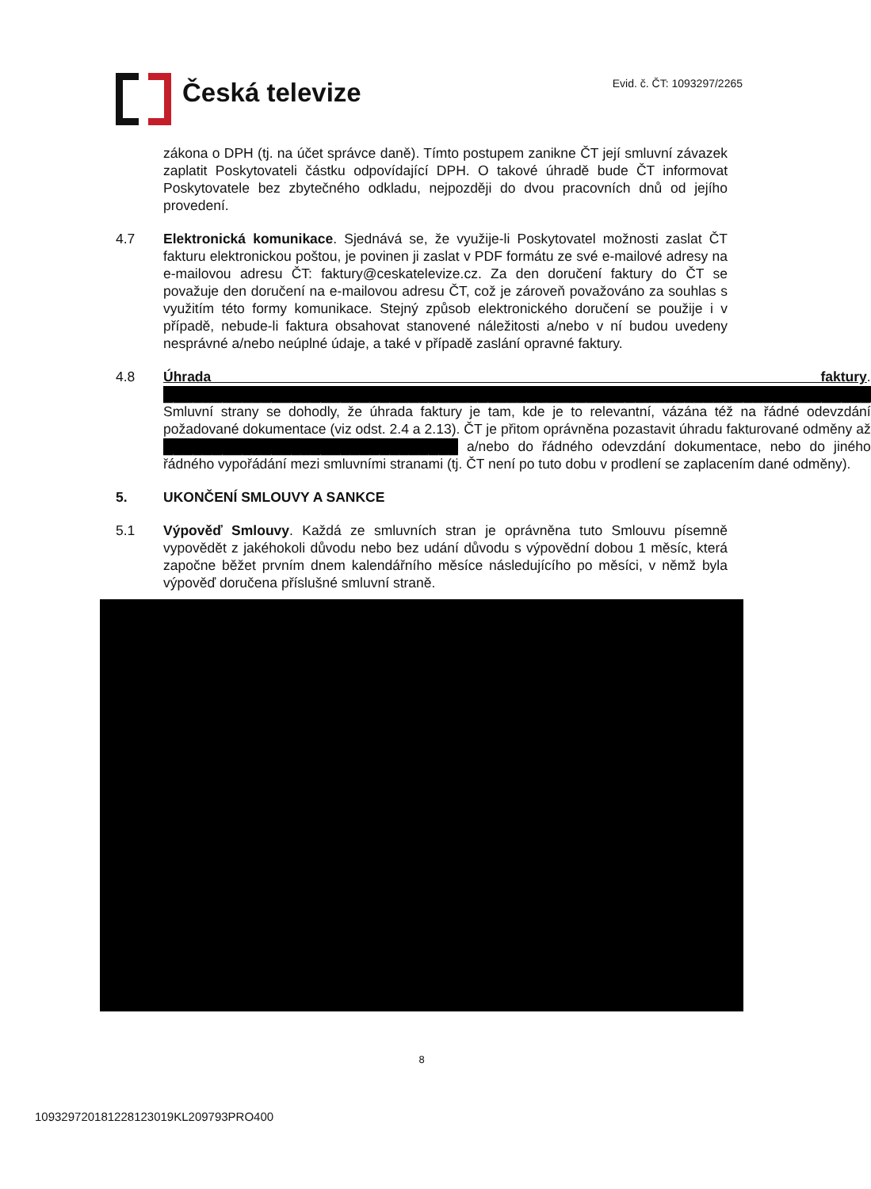Česká televize
Evid. č. ČT: 1093297/2265
zákona o DPH (tj. na účet správce daně). Tímto postupem zanikne ČT její smluvní závazek zaplatit Poskytovateli částku odpovídající DPH. O takové úhradě bude ČT informovat Poskytovatele bez zbytečného odkladu, nejpozději do dvou pracovních dnů od jejího provedení.
4.7 Elektronická komunikace. Sjednává se, že využije-li Poskytovatel možnosti zaslat ČT fakturu elektronickou poštou, je povinen ji zaslat v PDF formátu ze své e-mailové adresy na e-mailovou adresu ČT: faktury@ceskatelevize.cz. Za den doručení faktury do ČT se považuje den doručení na e-mailovou adresu ČT, což je zároveň považováno za souhlas s využitím této formy komunikace. Stejný způsob elektronického doručení se použije i v případě, nebude-li faktura obsahovat stanovené náležitosti a/nebo v ní budou uvedeny nesprávné a/nebo neúplné údaje, a také v případě zaslání opravné faktury.
4.8 Úhrada faktury. ████████████████████████████████████████████████████████████████████████ Smluvní strany se dohodly, že úhrada faktury je tam, kde je to relevantní, vázána též na řádné odevzdání požadované dokumentace (viz odst. 2.4 a 2.13). ČT je přitom oprávněna pozastavit úhradu fakturované odměny až ██████████████████████████████ a/nebo do řádného odevzdání dokumentace, nebo do jiného řádného vypořádání mezi smluvními stranami (tj. ČT není po tuto dobu v prodlení se zaplacením dané odměny).
5. UKONČENÍ SMLOUVY A SANKCE
5.1 Výpověď Smlouvy. Každá ze smluvních stran je oprávněna tuto Smlouvu písemně vypovědět z jakéhokoli důvodu nebo bez udání důvodu s výpovědní dobou 1 měsíc, která započne běžet prvním dnem kalendářního měsíce následujícího po měsíci, v němž byla výpověď doručena příslušné smluvní straně.
8
109329720181228123019KL209793PRO400